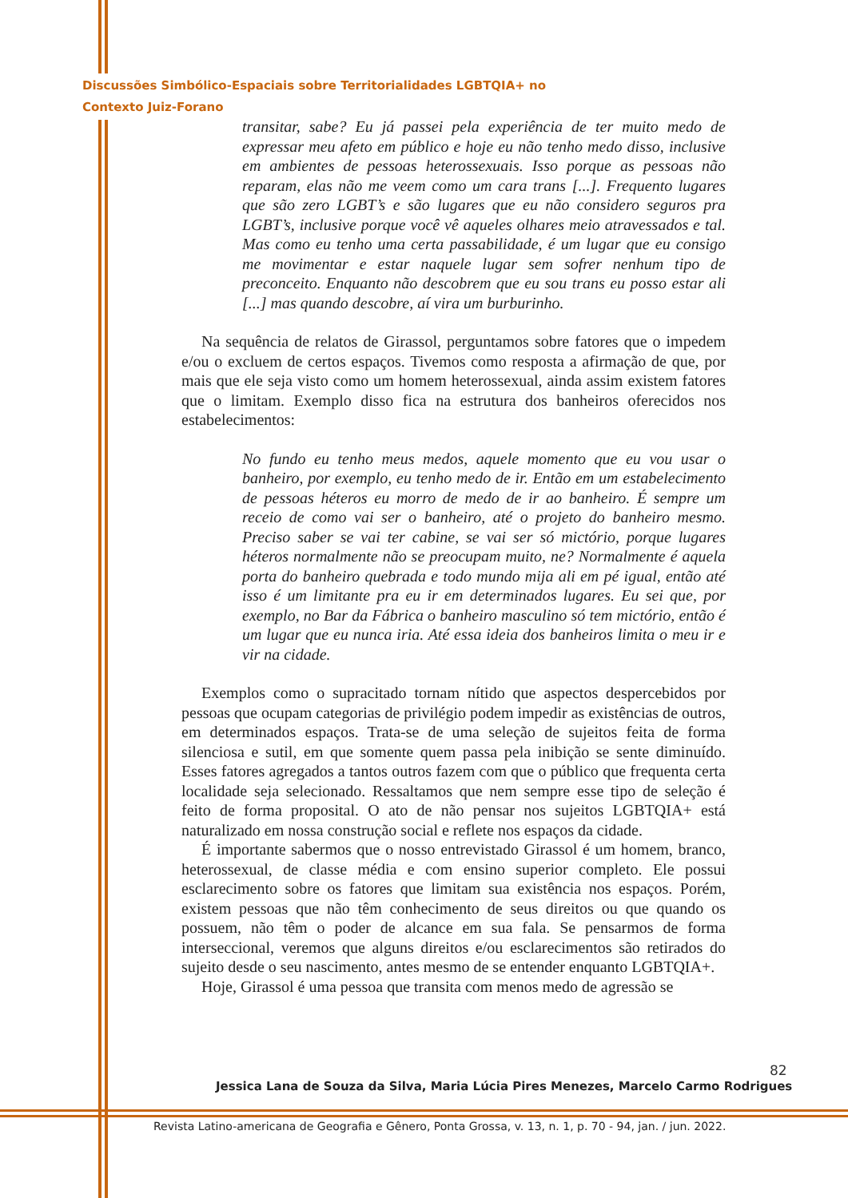Discussões Simbólico-Espaciais sobre Territorialidades LGBTQIA+ no
Contexto Juiz-Forano
transitar, sabe? Eu já passei pela experiência de ter muito medo de expressar meu afeto em público e hoje eu não tenho medo disso, inclusive em ambientes de pessoas heterossexuais. Isso porque as pessoas não reparam, elas não me veem como um cara trans [...]. Frequento lugares que são zero LGBT’s e são lugares que eu não considero seguros pra LGBT’s, inclusive porque você vê aqueles olhares meio atravessados e tal. Mas como eu tenho uma certa passabilidade, é um lugar que eu consigo me movimentar e estar naquele lugar sem sofrer nenhum tipo de preconceito. Enquanto não descobrem que eu sou trans eu posso estar ali [...] mas quando descobre, aí vira um burburinho.
Na sequência de relatos de Girassol, perguntamos sobre fatores que o impedem e/ou o excluem de certos espaços. Tivemos como resposta a afirmação de que, por mais que ele seja visto como um homem heterossexual, ainda assim existem fatores que o limitam. Exemplo disso fica na estrutura dos banheiros oferecidos nos estabelecimentos:
No fundo eu tenho meus medos, aquele momento que eu vou usar o banheiro, por exemplo, eu tenho medo de ir. Então em um estabelecimento de pessoas héteros eu morro de medo de ir ao banheiro. É sempre um receio de como vai ser o banheiro, até o projeto do banheiro mesmo. Preciso saber se vai ter cabine, se vai ser só mictório, porque lugares héteros normalmente não se preocupam muito, ne? Normalmente é aquela porta do banheiro quebrada e todo mundo mija ali em pé igual, então até isso é um limitante pra eu ir em determinados lugares. Eu sei que, por exemplo, no Bar da Fábrica o banheiro masculino só tem mictório, então é um lugar que eu nunca iria. Até essa ideia dos banheiros limita o meu ir e vir na cidade.
Exemplos como o supracitado tornam nítido que aspectos despercebidos por pessoas que ocupam categorias de privilégio podem impedir as existências de outros, em determinados espaços. Trata-se de uma seleção de sujeitos feita de forma silenciosa e sutil, em que somente quem passa pela inibição se sente diminuído. Esses fatores agregados a tantos outros fazem com que o público que frequenta certa localidade seja selecionado. Ressaltamos que nem sempre esse tipo de seleção é feito de forma proposital. O ato de não pensar nos sujeitos LGBTQIA+ está naturalizado em nossa construção social e reflete nos espaços da cidade.
É importante sabermos que o nosso entrevistado Girassol é um homem, branco, heterossexual, de classe média e com ensino superior completo. Ele possui esclarecimento sobre os fatores que limitam sua existência nos espaços. Porém, existem pessoas que não têm conhecimento de seus direitos ou que quando os possuem, não têm o poder de alcance em sua fala. Se pensarmos de forma interseccional, veremos que alguns direitos e/ou esclarecimentos são retirados do sujeito desde o seu nascimento, antes mesmo de se entender enquanto LGBTQIA+.
Hoje, Girassol é uma pessoa que transita com menos medo de agressão se
82
Jessica Lana de Souza da Silva, Maria Lúcia Pires Menezes, Marcelo Carmo Rodrigues
Revista Latino-americana de Geografia e Gênero, Ponta Grossa, v. 13, n. 1, p. 70 - 94, jan. / jun. 2022.